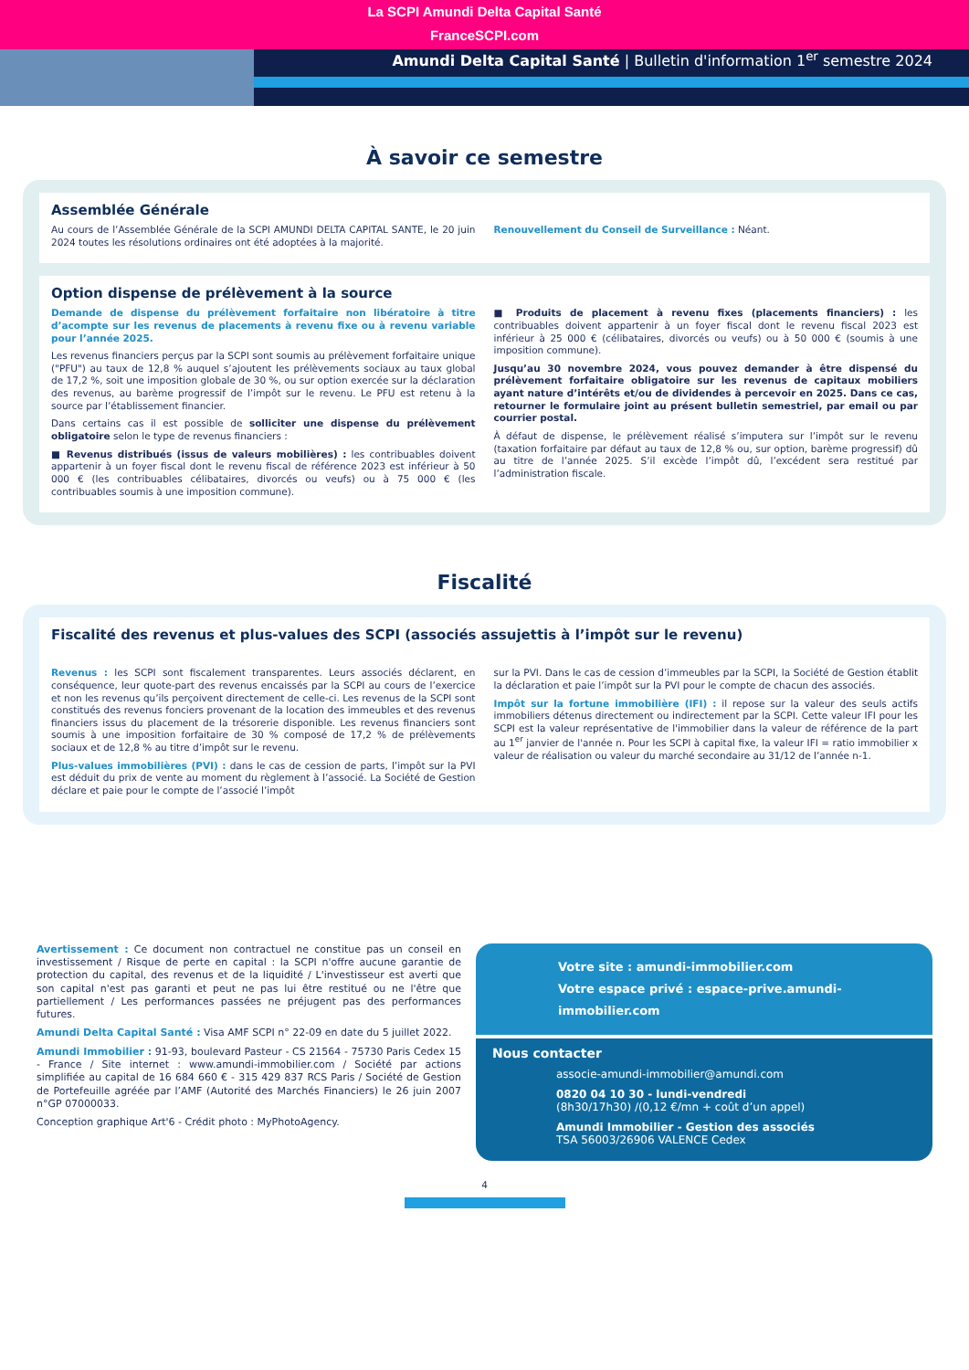La SCPI Amundi Delta Capital Santé
FranceSCPI.com
Amundi Delta Capital Santé | Bulletin d'information 1<sup>er</sup> semestre 2024
À savoir ce semestre
Assemblée Générale
Au cours de l’Assemblée Générale de la SCPI AMUNDI DELTA CAPITAL SANTE, le 20 juin 2024 toutes les résolutions ordinaires ont été adoptées à la majorité.
Renouvellement du Conseil de Surveillance : Néant.
Option dispense de prélèvement à la source
Demande de dispense du prélèvement forfaitaire non libératoire à titre d’acompte sur les revenus de placements à revenu fixe ou à revenu variable pour l’année 2025.
Les revenus financiers perçus par la SCPI sont soumis au prélèvement forfaitaire unique ("PFU") au taux de 12,8 % auquel s’ajoutent les prélèvements sociaux au taux global de 17,2 %, soit une imposition globale de 30 %, ou sur option exercée sur la déclaration des revenus, au barème progressif de l’impôt sur le revenu. Le PFU est retenu à la source par l’établissement financier.
Dans certains cas il est possible de solliciter une dispense du prélèvement obligatoire selon le type de revenus financiers :
■ Revenus distribués (issus de valeurs mobilières) : les contribuables doivent appartenir à un foyer fiscal dont le revenu fiscal de référence 2023 est inférieur à 50 000 € (les contribuables célibataires, divorcés ou veufs) ou à 75 000 € (les contribuables soumis à une imposition commune).
■ Produits de placement à revenu fixes (placements financiers) : les contribuables doivent appartenir à un foyer fiscal dont le revenu fiscal 2023 est inférieur à 25 000 € (célibataires, divorcés ou veufs) ou à 50 000 € (soumis à une imposition commune).
Jusqu’au 30 novembre 2024, vous pouvez demander à être dispensé du prélèvement forfaitaire obligatoire sur les revenus de capitaux mobiliers ayant nature d’intérêts et/ou de dividendes à percevoir en 2025. Dans ce cas, retourner le formulaire joint au présent bulletin semestriel, par email ou par courrier postal.
À défaut de dispense, le prélèvement réalisé s’imputera sur l’impôt sur le revenu (taxation forfaitaire par défaut au taux de 12,8 % ou, sur option, barème progressif) dû au titre de l’année 2025. S’il excède l’impôt dû, l’excédent sera restitué par l’administration fiscale.
Fiscalité
Fiscalité des revenus et plus-values des SCPI (associés assujettis à l’impôt sur le revenu)
Revenus : les SCPI sont fiscalement transparentes. Leurs associés déclarent, en conséquence, leur quote-part des revenus encaissés par la SCPI au cours de l’exercice et non les revenus qu’ils perçoivent directement de celle-ci. Les revenus de la SCPI sont constitués des revenus fonciers provenant de la location des immeubles et des revenus financiers issus du placement de la trésorerie disponible. Les revenus financiers sont soumis à une imposition forfaitaire de 30 % composé de 17,2 % de prélèvements sociaux et de 12,8 % au titre d’impôt sur le revenu.
Plus-values immobilières (PVI) : dans le cas de cession de parts, l’impôt sur la PVI est déduit du prix de vente au moment du règlement à l’associé. La Société de Gestion déclare et paie pour le compte de l’associé l’impôt
sur la PVI. Dans le cas de cession d’immeubles par la SCPI, la Société de Gestion établit la déclaration et paie l’impôt sur la PVI pour le compte de chacun des associés.
Impôt sur la fortune immobilière (IFI) : il repose sur la valeur des seuls actifs immobiliers détenus directement ou indirectement par la SCPI. Cette valeur IFI pour les SCPI est la valeur représentative de l'immobilier dans la valeur de référence de la part au 1<sup>er</sup> janvier de l'année n. Pour les SCPI à capital fixe, la valeur IFI = ratio immobilier x valeur de réalisation ou valeur du marché secondaire au 31/12 de l’année n-1.
Avertissement : Ce document non contractuel ne constitue pas un conseil en investissement / Risque de perte en capital : la SCPI n'offre aucune garantie de protection du capital, des revenus et de la liquidité / L'investisseur est averti que son capital n'est pas garanti et peut ne pas lui être restitué ou ne l'être que partiellement / Les performances passées ne préjugent pas des performances futures.
Amundi Delta Capital Santé : Visa AMF SCPI n° 22-09 en date du 5 juillet 2022.
Amundi Immobilier : 91-93, boulevard Pasteur - CS 21564 - 75730 Paris Cedex 15 - France / Site internet : www.amundi-immobilier.com / Société par actions simplifiée au capital de 16 684 660 € - 315 429 837 RCS Paris / Société de Gestion de Portefeuille agréée par l’AMF (Autorité des Marchés Financiers) le 26 juin 2007 n°GP 07000033.
Conception graphique Art'6 - Crédit photo : MyPhotoAgency.
Votre site : amundi-immobilier.com
Votre espace privé : espace-prive.amundi-immobilier.com
Nous contacter
associe-amundi-immobilier@amundi.com
0820 04 10 30 - lundi-vendredi
(8h30/17h30) /(0,12 €/mn + coût d’un appel)
Amundi Immobilier - Gestion des associés
TSA 56003/26906 VALENCE Cedex
4